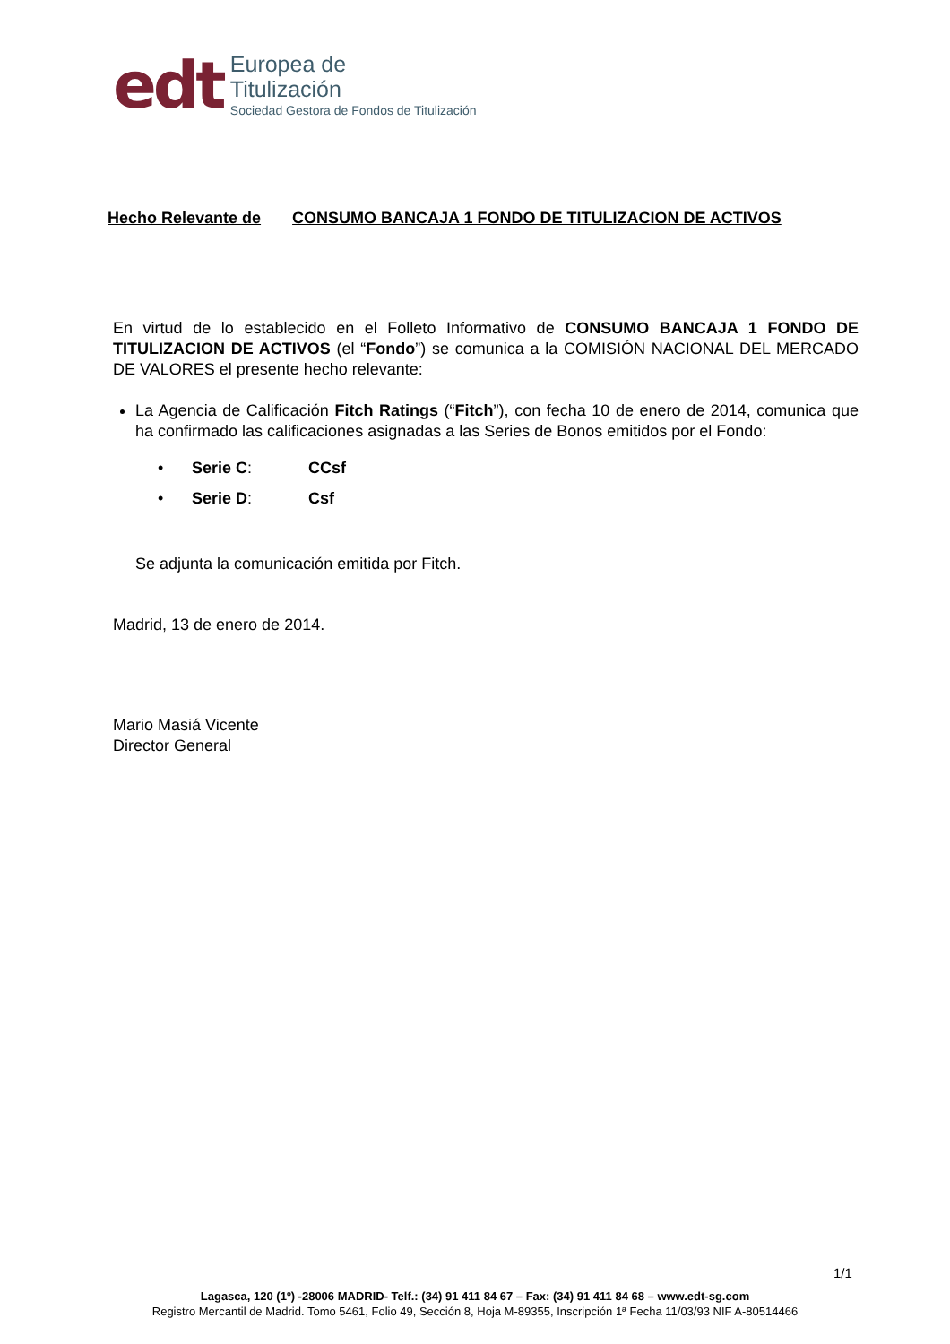edt
Europea de
Titulización
Sociedad Gestora de Fondos de Titulización
Hecho Relevante de CONSUMO BANCAJA 1 FONDO DE TITULIZACION DE ACTIVOS
En virtud de lo establecido en el Folleto Informativo de CONSUMO BANCAJA 1 FONDO DE TITULIZACION DE ACTIVOS (el “Fondo”) se comunica a la COMISIÓN NACIONAL DEL MERCADO DE VALORES el presente hecho relevante:
La Agencia de Calificación Fitch Ratings (“Fitch”), con fecha 10 de enero de 2014, comunica que ha confirmado las calificaciones asignadas a las Series de Bonos emitidos por el Fondo:
• Serie C: CCsf
• Serie D: Csf
Se adjunta la comunicación emitida por Fitch.
Madrid, 13 de enero de 2014.
Mario Masiá Vicente
Director General
1/1
Lagasca, 120 (1º) -28006 MADRID- Telf.: (34) 91 411 84 67 – Fax: (34) 91 411 84 68 – www.edt-sg.com
Registro Mercantil de Madrid. Tomo 5461, Folio 49, Sección 8, Hoja M-89355, Inscripción 1ª Fecha 11/03/93 NIF A-80514466